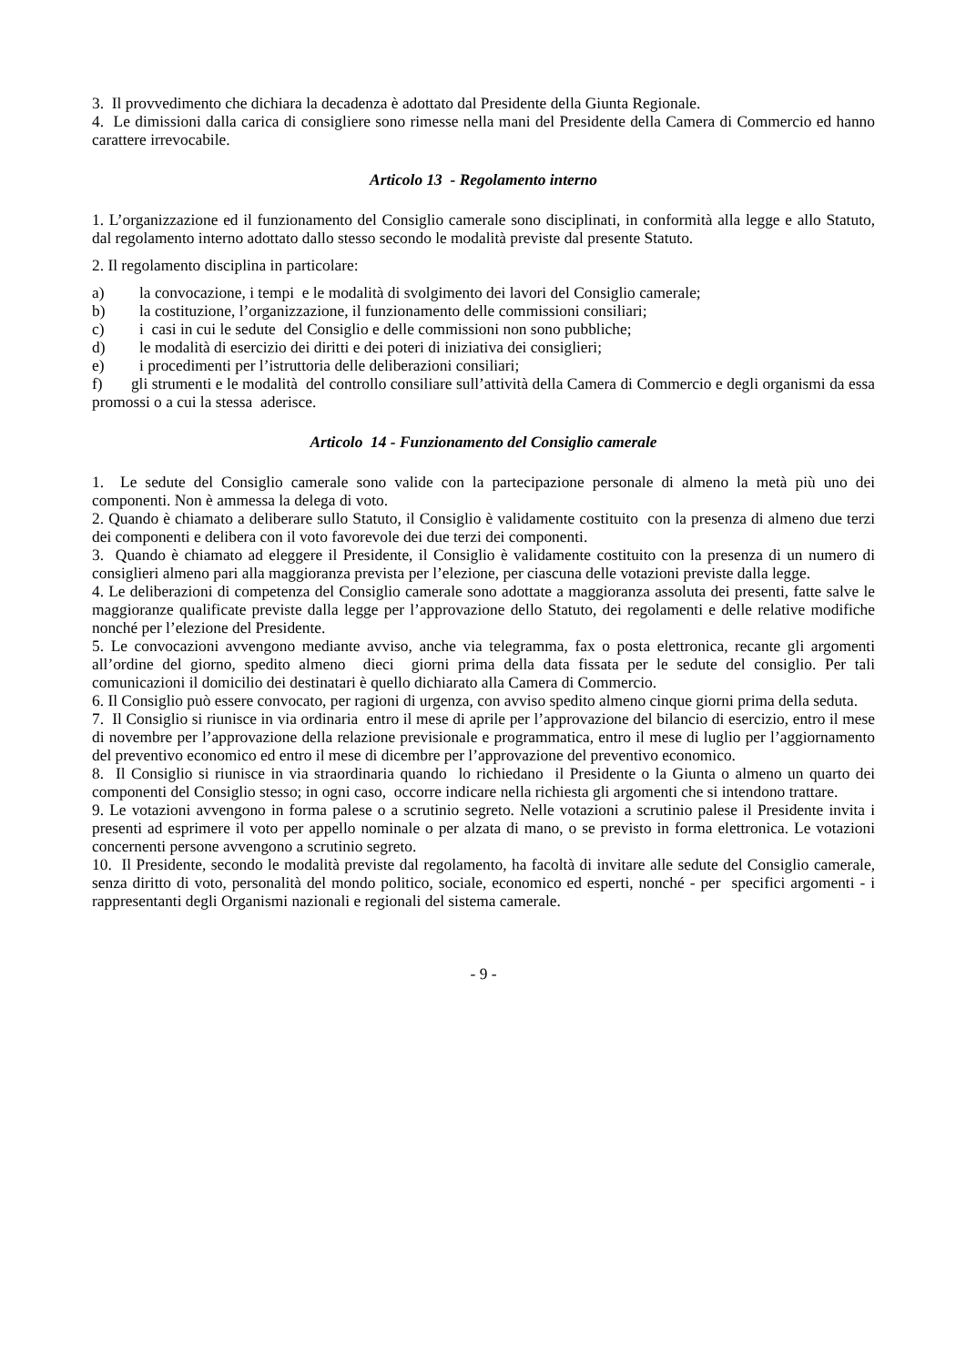3. Il provvedimento che dichiara la decadenza è adottato dal Presidente della Giunta Regionale.
4. Le dimissioni dalla carica di consigliere sono rimesse nella mani del Presidente della Camera di Commercio ed hanno carattere irrevocabile.
Articolo 13 - Regolamento interno
1. L’organizzazione ed il funzionamento del Consiglio camerale sono disciplinati, in conformità alla legge e allo Statuto, dal regolamento interno adottato dallo stesso secondo le modalità previste dal presente Statuto.
2. Il regolamento disciplina in particolare:
a) la convocazione, i tempi e le modalità di svolgimento dei lavori del Consiglio camerale;
b) la costituzione, l’organizzazione, il funzionamento delle commissioni consiliari;
c) i casi in cui le sedute del Consiglio e delle commissioni non sono pubbliche;
d) le modalità di esercizio dei diritti e dei poteri di iniziativa dei consiglieri;
e) i procedimenti per l’istruttoria delle deliberazioni consiliari;
f) gli strumenti e le modalità del controllo consiliare sull’attività della Camera di Commercio e degli organismi da essa promossi o a cui la stessa aderisce.
Articolo 14 - Funzionamento del Consiglio camerale
1. Le sedute del Consiglio camerale sono valide con la partecipazione personale di almeno la metà più uno dei componenti. Non è ammessa la delega di voto.
2. Quando è chiamato a deliberare sullo Statuto, il Consiglio è validamente costituito con la presenza di almeno due terzi dei componenti e delibera con il voto favorevole dei due terzi dei componenti.
3. Quando è chiamato ad eleggere il Presidente, il Consiglio è validamente costituito con la presenza di un numero di consiglieri almeno pari alla maggioranza prevista per l’elezione, per ciascuna delle votazioni previste dalla legge.
4. Le deliberazioni di competenza del Consiglio camerale sono adottate a maggioranza assoluta dei presenti, fatte salve le maggioranze qualificate previste dalla legge per l’approvazione dello Statuto, dei regolamenti e delle relative modifiche nonché per l’elezione del Presidente.
5. Le convocazioni avvengono mediante avviso, anche via telegramma, fax o posta elettronica, recante gli argomenti all’ordine del giorno, spedito almeno dieci giorni prima della data fissata per le sedute del consiglio. Per tali comunicazioni il domicilio dei destinatari è quello dichiarato alla Camera di Commercio.
6. Il Consiglio può essere convocato, per ragioni di urgenza, con avviso spedito almeno cinque giorni prima della seduta.
7. Il Consiglio si riunisce in via ordinaria entro il mese di aprile per l’approvazione del bilancio di esercizio, entro il mese di novembre per l’approvazione della relazione previsionale e programmatica, entro il mese di luglio per l’aggiornamento del preventivo economico ed entro il mese di dicembre per l’approvazione del preventivo economico.
8. Il Consiglio si riunisce in via straordinaria quando lo richiedano il Presidente o la Giunta o almeno un quarto dei componenti del Consiglio stesso; in ogni caso, occorre indicare nella richiesta gli argomenti che si intendono trattare.
9. Le votazioni avvengono in forma palese o a scrutinio segreto. Nelle votazioni a scrutinio palese il Presidente invita i presenti ad esprimere il voto per appello nominale o per alzata di mano, o se previsto in forma elettronica. Le votazioni concernenti persone avvengono a scrutinio segreto.
10. Il Presidente, secondo le modalità previste dal regolamento, ha facoltà di invitare alle sedute del Consiglio camerale, senza diritto di voto, personalità del mondo politico, sociale, economico ed esperti, nonché - per specifici argomenti - i rappresentanti degli Organismi nazionali e regionali del sistema camerale.
- 9 -